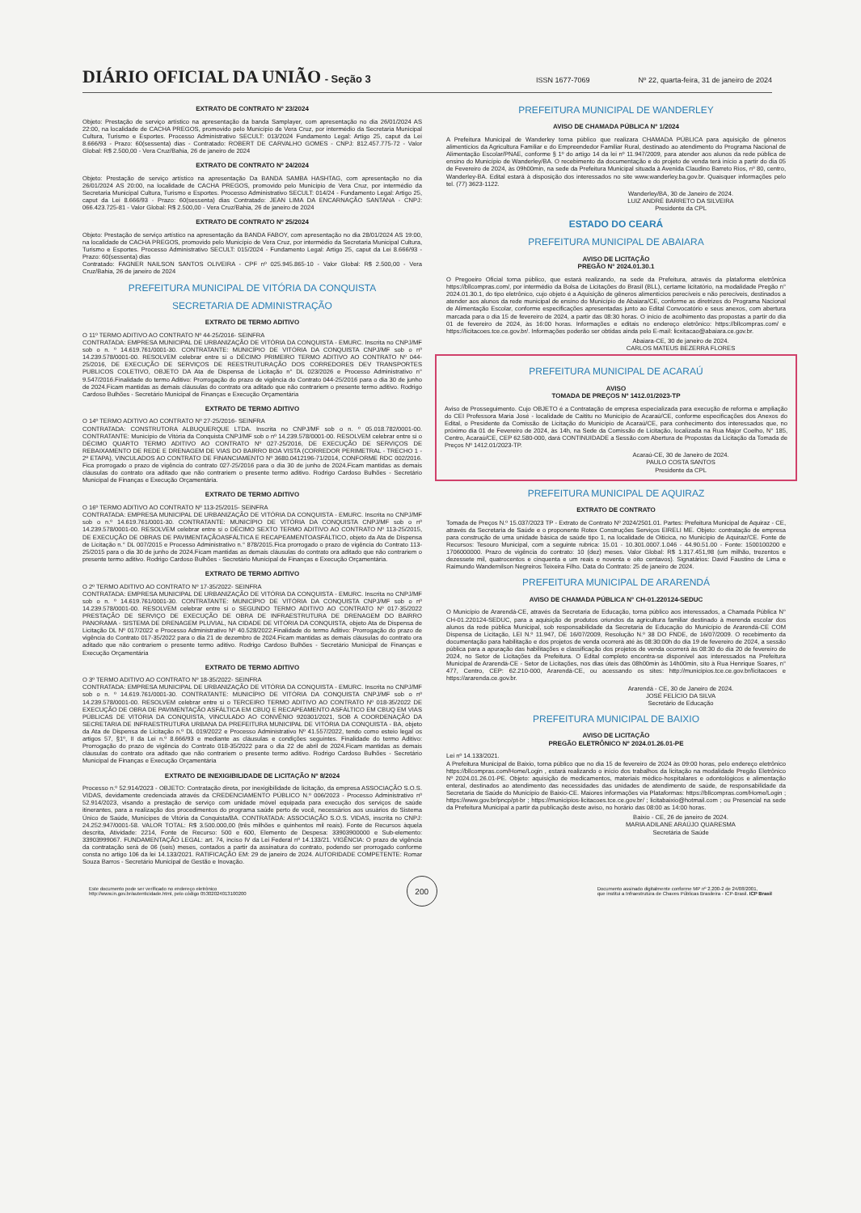DIÁRIO OFICIAL DA UNIÃO - Seção 3 ISSN 1677-7069 Nº 22, quarta-feira, 31 de janeiro de 2024
EXTRATO DE CONTRATO Nº 23/2024
Objeto: Prestação de serviço artístico na apresentação da banda Samplayer, com apresentação no dia 26/01/2024 AS 22:00, na localidade de CACHA PREGOS, promovido pelo Município de Vera Cruz, por intermédio da Secretaria Municipal Cultura, Turismo e Esportes. Processo Administrativo SECULT: 013/2024 Fundamento Legal: Artigo 25, caput da Lei 8.666/93 - Prazo: 60(sessenta) dias - Contratado: ROBERT DE CARVALHO GOMES - CNPJ: 812.457.775-72 - Valor Global: R$ 2.500,00 - Vera Cruz/Bahia, 26 de janeiro de 2024
EXTRATO DE CONTRATO Nº 24/2024
Objeto: Prestação de serviço artístico na apresentação Da BANDA SAMBA HASHTAG, com apresentação no dia 26/01/2024 AS 20:00, na localidade de CACHA PREGOS, promovido pelo Município de Vera Cruz, por intermédio da Secretaria Municipal Cultura, Turismo e Esportes. Processo Administrativo SECULT: 014/24 - Fundamento Legal: Artigo 25, caput da Lei 8.666/93 - Prazo: 60(sessenta) dias Contratado: JEAN LIMA DA ENCARNAÇÃO SANTANA - CNPJ: 066.423.725-81 - Valor Global: R$ 2.500,00 - Vera Cruz/Bahia, 26 de janeiro de 2024
EXTRATO DE CONTRATO Nº 25/2024
Objeto: Prestação de serviço artístico na apresentação da BANDA FABOY, com apresentação no dia 28/01/2024 AS 19:00, na localidade de CACHA PREGOS, promovido pelo Município de Vera Cruz, por intermédio da Secretaria Municipal Cultura, Turismo e Esportes. Processo Administrativo SECULT: 015/2024 - Fundamento Legal: Artigo 25, caput da Lei 8.666/93 - Prazo: 60(sessenta) dias
Contratado: FAGNER NAILSON SANTOS OLIVEIRA - CPF nº 025.945.865-10 - Valor Global: R$ 2.500,00 - Vera Cruz/Bahia, 26 de janeiro de 2024
PREFEITURA MUNICIPAL DE VITÓRIA DA CONQUISTA
SECRETARIA DE ADMINISTRAÇÃO
EXTRATO DE TERMO ADITIVO
O 11º TERMO ADITIVO AO CONTRATO Nº 44-25/2016- SEINFRA
CONTRATADA: EMPRESA MUNICIPAL DE URBANIZAÇÃO DE VITÓRIA DA CONQUISTA - EMURC. Inscrita no CNPJ/MF sob o n. º 14.619.761/0001-30. CONTRATANTE: MUNICÍPIO DE VITÓRIA DA CONQUISTA CNPJ/MF sob o nº 14.239.578/0001-00. RESOLVEM celebrar entre si o DÉCIMO PRIMEIRO TERMO ADITIVO AO CONTRATO Nº 044-25/2016, DE EXECUÇÃO DE SERVIÇOS DE REESTRUTURAÇÃO DOS CORREDORES DEV TRANSPORTES PUBLICOS COLETIVO, OBJETO DA Ata de Dispensa de Licitação n° DL 023/2026 e Processo Administrativo n° 9.547/2016.Finalidade do termo Aditivo: Prorrogação do prazo de vigência do Contrato 044-25/2016 para o dia 30 de junho de 2024.Ficam mantidas as demais cláusulas do contrato ora aditado que não contrariem o presente termo aditivo. Rodrigo Cardoso Bulhões - Secretário Municipal de Finanças e Execução Orçamentária
EXTRATO DE TERMO ADITIVO
O 14º TERMO ADITIVO AO CONTRATO Nº 27-25/2016- SEINFRA
CONTRATADA: CONSTRUTORA ALBUQUERQUE LTDA. Inscrita no CNPJ/MF sob o n. º 05.018.782/0001-00. CONTRATANTE: Município de Vitória da Conquista CNPJ/MF sob o nº 14.239.578/0001-00. RESOLVEM celebrar entre si o DÉCIMO QUARTO TERMO ADITIVO AO CONTRATO Nº 027-25/2016, DE EXECUÇÃO DE SERVIÇOS DE REBAIXAMENTO DE REDE E DRENAGEM DE VIAS DO BAIRRO BOA VISTA (CORREDOR PERIMETRAL - TRECHO 1 - 2ª ETAPA), VINCULADOS AO CONTRATO DE FINANCIAMENTO Nº 3680.0412196-71/2014, CONFORME RDC 002/2016. Fica prorrogado o prazo de vigência do contrato 027-25/2016 para o dia 30 de junho de 2024.Ficam mantidas as demais cláusulas do contrato ora aditado que não contrariem o presente termo aditivo. Rodrigo Cardoso Bulhões - Secretário Municipal de Finanças e Execução Orçamentária.
EXTRATO DE TERMO ADITIVO
O 16º TERMO ADITIVO AO CONTRATO Nº 113-25/2015- SEINFRA
CONTRATADA: EMPRESA MUNICIPAL DE URBANIZAÇÃO DE VITÓRIA DA CONQUISTA - EMURC. Inscrita no CNPJ/MF sob o n.º 14.619.761/0001-30. CONTRATANTE: MUNICÍPIO DE VITÓRIA DA CONQUISTA CNPJ/MF sob o nº 14.239.578/0001-00. RESOLVEM celebrar entre si o DÉCIMO SEXTO TERMO ADITIVO AO CONTRATO Nº 113-25/2015, DE EXECUÇÃO DE OBRAS DE PAVIMENTAÇÃOASFÁLTICA E RECAPEAMENTOASFÁLTICO, objeto da Ata de Dispensa de Licitação n.° DL 007/2015 e Processo Administrativo n.° 878/2015.Fica prorrogado o prazo de vigência do Contrato 113-25/2015 para o dia 30 de junho de 2024.Ficam mantidas as demais cláusulas do contrato ora aditado que não contrariem o presente termo aditivo. Rodrigo Cardoso Bulhões - Secretário Municipal de Finanças e Execução Orçamentária.
EXTRATO DE TERMO ADITIVO
O 2º TERMO ADITIVO AO CONTRATO Nº 17-35/2022- SEINFRA
CONTRATADA: EMPRESA MUNICIPAL DE URBANIZAÇÃO DE VITÓRIA DA CONQUISTA - EMURC. Inscrita no CNPJ/MF sob o n. º 14.619.761/0001-30. CONTRATANTE: MUNICÍPIO DE VITÓRIA DA CONQUISTA CNPJ/MF sob o nº 14.239.578/0001-00. RESOLVEM celebrar entre si o SEGUNDO TERMO ADITIVO AO CONTRATO Nº 017-35/2022 PRESTAÇÃO DE SERVIÇO DE EXECUÇÃO DE OBRA DE INFRAESTRUTURA DE DRENAGEM DO BAIRRO PANORAMA - SISTEMA DE DRENAGEM PLUVIAL, NA CIDADE DE VITÓRIA DA CONQUISTA, objeto Ata de Dispensa de Licitação DL Nº 017/2022 e Processo Administrativo Nº 40.528/2022.Finalidade do termo Aditivo: Prorrogação do prazo de vigência do Contrato 017-35/2022 para o dia 21 de dezembro de 2024.Ficam mantidas as demais cláusulas do contrato ora aditado que não contrariem o presente termo aditivo. Rodrigo Cardoso Bulhões - Secretário Municipal de Finanças e Execução Orçamentária
EXTRATO DE TERMO ADITIVO
O 3º TERMO ADITIVO AO CONTRATO Nº 18-35/2022- SEINFRA
CONTRATADA: EMPRESA MUNICIPAL DE URBANIZAÇÃO DE VITÓRIA DA CONQUISTA - EMURC. Inscrita no CNPJ/MF sob o n. º 14.619.761/0001-30. CONTRATANTE: MUNICÍPIO DE VITÓRIA DA CONQUISTA CNPJ/MF sob o nº 14.239.578/0001-00. RESOLVEM celebrar entre si o TERCEIRO TERMO ADITIVO AO CONTRATO Nº 018-35/2022 DE EXECUÇÃO DE OBRA DE PAVIMENTAÇÃO ASFÁLTICA EM CBUQ E RECAPEAMENTO ASFÁLTICO EM CBUQ EM VIAS PÚBLICAS DE VITÓRIA DA CONQUISTA, VINCULADO AO CONVÊNIO 920301/2021, SOB A COORDENAÇÃO DA SECRETARIA DE INFRAESTRUTURA URBANA DA PREFEITURA MUNICIPAL DE VITÓRIA DA CONQUISTA - BA, objeto da Ata de Dispensa de Licitação n.º DL 019/2022 e Processo Administrativo Nº 41.557/2022, tendo como esteio legal os artigos 57, §1º, II da Lei n.º 8.666/93 e mediante as cláusulas e condições seguintes. Finalidade do termo Aditivo: Prorrogação do prazo de vigência do Contrato 018-35/2022 para o dia 22 de abril de 2024.Ficam mantidas as demais cláusulas do contrato ora aditado que não contrariem o presente termo aditivo. Rodrigo Cardoso Bulhões - Secretário Municipal de Finanças e Execução Orçamentária
EXTRATO DE INEXIGIBILIDADE DE LICITAÇÃO Nº 8/2024
Processo n.º 52.914/2023 - OBJETO: Contratação direta, por inexigibilidade de licitação, da empresa ASSOCIAÇÃO S.O.S. VIDAS, devidamente credenciada através da CREDENCIAMENTO PÚBLICO N.º 006/2023 - Processo Administrativo nº 52.914/2023, visando a prestação de serviço com unidade móvel equipada para execução dos serviços de saúde itinerantes, para a realização dos procedimentos do programa saúde perto de você, necessários aos usuários do Sistema Único de Saúde, Munícipes de Vitória da Conquista/BA. CONTRATADA: ASSOCIAÇÃO S.O.S. VIDAS, inscrita no CNPJ: 24.252.947/0001-58. VALOR TOTAL: R$ 3.500.000,00 (três milhões e quinhentos mil reais). Fonte de Recursos àquela descrita, Atividade: 2214, Fonte de Recurso: 500 e 600, Elemento de Despesa: 33903900000 e Sub-elemento: 33903999067. FUNDAMENTAÇÃO LEGAL: art. 74, inciso IV da Lei Federal nº 14.133/21. VIGÊNCIA: O prazo de vigência da contratação será de 06 (seis) meses, contados a partir da assinatura do contrato, podendo ser prorrogado conforme consta no artigo 106 da lei 14.133/2021. RATIFICAÇÃO EM: 29 de janeiro de 2024. AUTORIDADE COMPETENTE: Romar Souza Barros - Secretário Municipal de Gestão e Inovação.
PREFEITURA MUNICIPAL DE WANDERLEY
AVISO DE CHAMADA PÚBLICA Nº 1/2024
A Prefeitura Municipal de Wanderley torna público que realizara CHAMADA PÚBLICA para aquisição de gêneros alimentícios da Agricultura Familiar e do Empreendedor Familiar Rural, destinado ao atendimento do Programa Nacional de Alimentação Escolar/PNAE, conforme § 1º do artigo 14 da lei nº 11.947/2009, para atender aos alunos da rede pública de ensino do Município de Wanderley/BA. O recebimento da documentação e do projeto de venda terá início a partir do dia 05 de Fevereiro de 2024, às 09h00min, na sede da Prefeitura Municipal situada à Avenida Claudino Barreto Rios, nº 80, centro, Wanderley-BA. Edital estará à disposição dos interessados no site www.wanderley.ba.gov.br. Quaisquer informações pelo tel. (77) 3623-1122.
Wanderley/BA, 30 de Janeiro de 2024.
LUIZ ANDRÉ BARRETO DA SILVEIRA
Presidente da CPL
ESTADO DO CEARÁ
PREFEITURA MUNICIPAL DE ABAIARA
AVISO DE LICITAÇÃO
PREGÃO N° 2024.01.30.1
O Pregoeiro Oficial torna público, que estará realizando, na sede da Prefeitura, através da plataforma eletrônica https://bllcompras.com/, por intermédio da Bolsa de Licitações do Brasil (BLL), certame licitatório, na modalidade Pregão n° 2024.01.30.1, do tipo eletrônico, cujo objeto é a Aquisição de gêneros alimentícios perecíveis e não perecíveis, destinados a atender aos alunos da rede municipal de ensino do Município de Abaiara/CE, conforme as diretrizes do Programa Nacional de Alimentação Escolar, conforme especificações apresentadas junto ao Edital Convocatório e seus anexos, com abertura marcada para o dia 15 de fevereiro de 2024, a partir das 08:30 horas. O início de acolhimento das propostas a partir do dia 01 de fevereiro de 2024, às 16:00 horas. Informações e editais no endereço eletrônico: https://bllcompras.com/ e https://licitacoes.tce.ce.gov.br/. Informações poderão ser obtidas ainda pelo E-mail: licxitacao@abaiara.ce.gov.br.
Abaiara-CE, 30 de janeiro de 2024.
CARLOS MATEUS BEZERRA FLORES
PREFEITURA MUNICIPAL DE ACARAÚ
AVISO
TOMADA DE PREÇOS Nº 1412.01/2023-TP
Aviso de Prosseguimento. Cujo OBJETO é a Contratação de empresa especializada para execução de reforma e ampliação do CEI Professora Maria José - localidade de Caititu no Município de Acaraú/CE, conforme especificações dos Anexos do Edital, o Presidente da Comissão de Licitação do Município de Acaraú/CE, para conhecimento dos interessados que, no próximo dia 01 de Fevereiro de 2024, às 14h, na Sede da Comissão de Licitação, localizada na Rua Major Coelho, N° 185, Centro, Acaraú/CE, CEP 62.580-000, dará CONTINUIDADE a Sessão com Abertura de Propostas da Licitação da Tomada de Preços Nº 1412.01/2023-TP.
Acaraú-CE, 30 de Janeiro de 2024.
PAULO COSTA SANTOS
Presidente da CPL
PREFEITURA MUNICIPAL DE AQUIRAZ
EXTRATO DE CONTRATO
Tomada de Preços N.º 15.037/2023 TP - Extrato de Contrato Nº 2024/2501.01. Partes: Prefeitura Municipal de Aquiraz - CE, através da Secretaria de Saúde e o proponente Rotex Construções Serviços EIRELI ME. Objeto: contratação de empresa para construção de uma unidade básica de saúde tipo 1, na localidade de Oiticica, no Município de Aquiraz/CE. Fonte de Recursos: Tesouro Municipal, com a seguinte rubrica: 15.01 - 10.301.0007.1.046 - 44.90.51.00 - Fonte: 1500100200 e 1706000000. Prazo de vigência do contrato: 10 (dez) meses. Valor Global: R$ 1.317.451,98 (um milhão, trezentos e dezessete mil, quatrocentos e cinquenta e um reais e noventa e oito centavos). Signatários: David Faustino de Lima e Raimundo Wandernilson Negreiros Teixeira Filho. Data do Contrato: 25 de janeiro de 2024.
PREFEITURA MUNICIPAL DE ARARENDÁ
AVISO DE CHAMADA PÚBLICA N° CH-01.220124-SEDUC
O Município de Ararendá-CE, através da Secretaria de Educação, torna público aos interessados, a Chamada Pública N° CH-01.220124-SEDUC, para a aquisição de produtos oriundos da agricultura familiar destinado à merenda escolar dos alunos da rede pública Municipal, sob responsabilidade da Secretaria de Educação do Município de Ararendá-CE COM Dispensa de Licitação, LEI N.º 11.947, DE 16/07/2009, Resolução N.º 38 DO FNDE, de 16/07/2009. O recebimento da documentação para habilitação e dos projetos de venda ocorrerá até às 08:30:00h do dia 19 de fevereiro de 2024, a sessão pública para a apuração das habilitações e classificação dos projetos de venda ocorrerá às 08:30 do dia 20 de fevereiro de 2024, no Setor de Licitações da Prefeitura. O Edital completo encontra-se disponível aos interessados na Prefeitura Municipal de Ararendá-CE - Setor de Licitações, nos dias úteis das 08h00min às 14h00min, sito à Rua Henrique Soares, n° 477, Centro, CEP: 62.210-000, Ararendá-CE, ou acessando os sites: http://municipios.tce.ce.gov.br/licitacoes e https://ararenda.ce.gov.br.
Ararendá - CE, 30 de Janeiro de 2024.
JOSÉ FELÍCIO DA SILVA
Secretário de Educação
PREFEITURA MUNICIPAL DE BAIXIO
AVISO DE LICITAÇÃO
PREGÃO ELETRÔNICO Nº 2024.01.26.01-PE
Lei nº 14.133/2021.
A Prefeitura Municipal de Baixio, torna público que no dia 15 de fevereiro de 2024 às 09:00 horas, pelo endereço eletrônico https://bllcompras.com/Home/Login , estará realizando o início dos trabalhos da licitação na modalidade Pregão Eletrônico Nº 2024.01.26.01-PE. Objeto: aquisição de medicamentos, materiais médico-hospitalares e odontológicos e alimentação enteral, destinados ao atendimento das necessidades das unidades de atendimento de saúde, de responsabilidade da Secretaria de Saúde do Município de Baixio-CE. Maiores informações via Plataformas: https://bllcompras.com/Home/Login ; https://www.gov.br/pncp/pt-br ; https://municipios-licitacoes.tce.ce.gov.br/ ; licitabaixio@hotmail.com ; ou Presencial na sede da Prefeitura Municipal a partir da publicação deste aviso, no horário das 08:00 as 14:00 horas.
Baixio - CE, 26 de janeiro de 2024.
MARIA ADILANE ARAÚJO QUARESMA
Secretária de Saúde
Este documento pode ser verificado no endereço eletrônico
http://www.in.gov.br/autenticidade.html, pelo código 05302024013100200 200 Documento assinado digitalmente conforme MP nº 2.200-2 de 24/08/2001,
que institui a Infraestrutura de Chaves Públicas Brasileira - ICP-Brasil. ICP Brasil